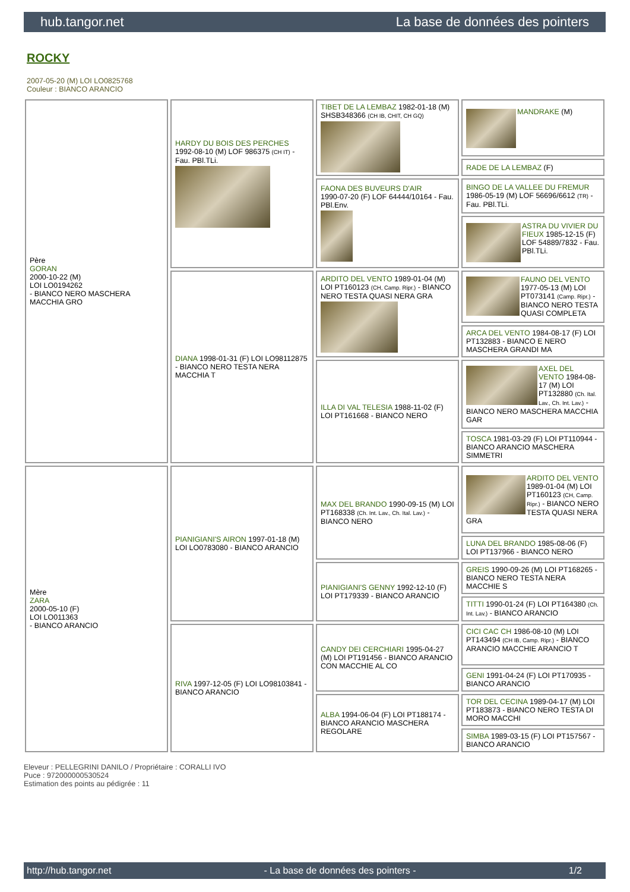hub.tangor.net La base de données des pointers
ROCKY
2007-05-20 (M) LOI LO0825768
Couleur : BIANCO ARANCIO
| Père GORAN 2000-10-22 (M) LOI LO0194262 - BIANCO NERO MASCHERA MACCHIA GRO | HARDY DU BOIS DES PERCHES 1992-08-10 (M) LOF 986375 (CH IT) - Fau. PBl.TLi. | TIBET DE LA LEMBAZ 1982-01-18 (M) SHSB348366 (CH IB, CHIT, CH GQ) | MANDRAKE (M) |
| | | | RADE DE LA LEMBAZ (F) |
| | | FAONA DES BUVEURS D'AIR 1990-07-20 (F) LOF 64444/10164 - Fau. PBl.Env. | BINGO DE LA VALLEE DU FREMUR 1986-05-19 (M) LOF 56696/6612 (TR) - Fau. PBl.TLi. |
| | | | ASTRA DU VIVIER DU FIEUX 1985-12-15 (F) LOF 54889/7832 - Fau. PBl.TLi. |
| | DIANA 1998-01-31 (F) LOI LO98112875 - BIANCO NERO TESTA NERA MACCHIA T | ARDITO DEL VENTO 1989-01-04 (M) LOI PT160123 (CH, Camp. Ripr.) - BIANCO NERO TESTA QUASI NERA GRA | FAUNO DEL VENTO 1977-05-13 (M) LOI PT073141 (Camp. Ripr.) - BIANCO NERO TESTA QUASI COMPLETA |
| | | | ARCA DEL VENTO 1984-08-17 (F) LOI PT132883 - BIANCO E NERO MASCHERA GRANDI MA |
| | | ILLA DI VAL TELESIA 1988-11-02 (F) LOI PT161668 - BIANCO NERO | AXEL DEL VENTO 1984-08-17 (M) LOI PT132880 (Ch. Ital. Lav., Ch. Int. Lav.) - BIANCO NERO MASCHERA MACCHIA GAR |
| | | | TOSCA 1981-03-29 (F) LOI PT110944 - BIANCO ARANCIO MASCHERA SIMMETRI |
| Mère ZARA 2000-05-10 (F) LOI LO011363 - BIANCO ARANCIO | PIANIGIANI'S AIRON 1997-01-18 (M) LOI LO0783080 - BIANCO ARANCIO | MAX DEL BRANDO 1990-09-15 (M) LOI PT168338 (Ch. Int. Lav., Ch. Ital. Lav.) - BIANCO NERO | ARDITO DEL VENTO 1989-01-04 (M) LOI PT160123 (CH, Camp. Ripr.) - BIANCO NERO TESTA QUASI NERA GRA |
| | | | LUNA DEL BRANDO 1985-08-06 (F) LOI PT137966 - BIANCO NERO |
| | | PIANIGIANI'S GENNY 1992-12-10 (F) LOI PT179339 - BIANCO ARANCIO | GREIS 1990-09-26 (M) LOI PT168265 - BIANCO NERO TESTA NERA MACCHIE S |
| | | | TITTI 1990-01-24 (F) LOI PT164380 (Ch. Int. Lav.) - BIANCO ARANCIO |
| | RIVA 1997-12-05 (F) LOI LO98103841 - BIANCO ARANCIO | CANDY DEI CERCHIARI 1995-04-27 (M) LOI PT191456 - BIANCO ARANCIO CON MACCHIE AL CO | CICI CAC CH 1986-08-10 (M) LOI PT143494 (CH IB, Camp. Ripr.) - BIANCO ARANCIO MACCHIE ARANCIO T |
| | | | GENI 1991-04-24 (F) LOI PT170935 - BIANCO ARANCIO |
| | | ALBA 1994-06-04 (F) LOI PT188174 - BIANCO ARANCIO MASCHERA REGOLARE | TOR DEL CECINA 1989-04-17 (M) LOI PT183873 - BIANCO NERO TESTA DI MORO MACCHI |
| | | | SIMBA 1989-03-15 (F) LOI PT157567 - BIANCO ARANCIO |
Eleveur : PELLEGRINI DANILO / Propriétaire : CORALLI IVO
Puce : 972000000530524
Estimation des points au pédigrée : 11
http://hub.tangor.net - La base de données des pointers - 1/2